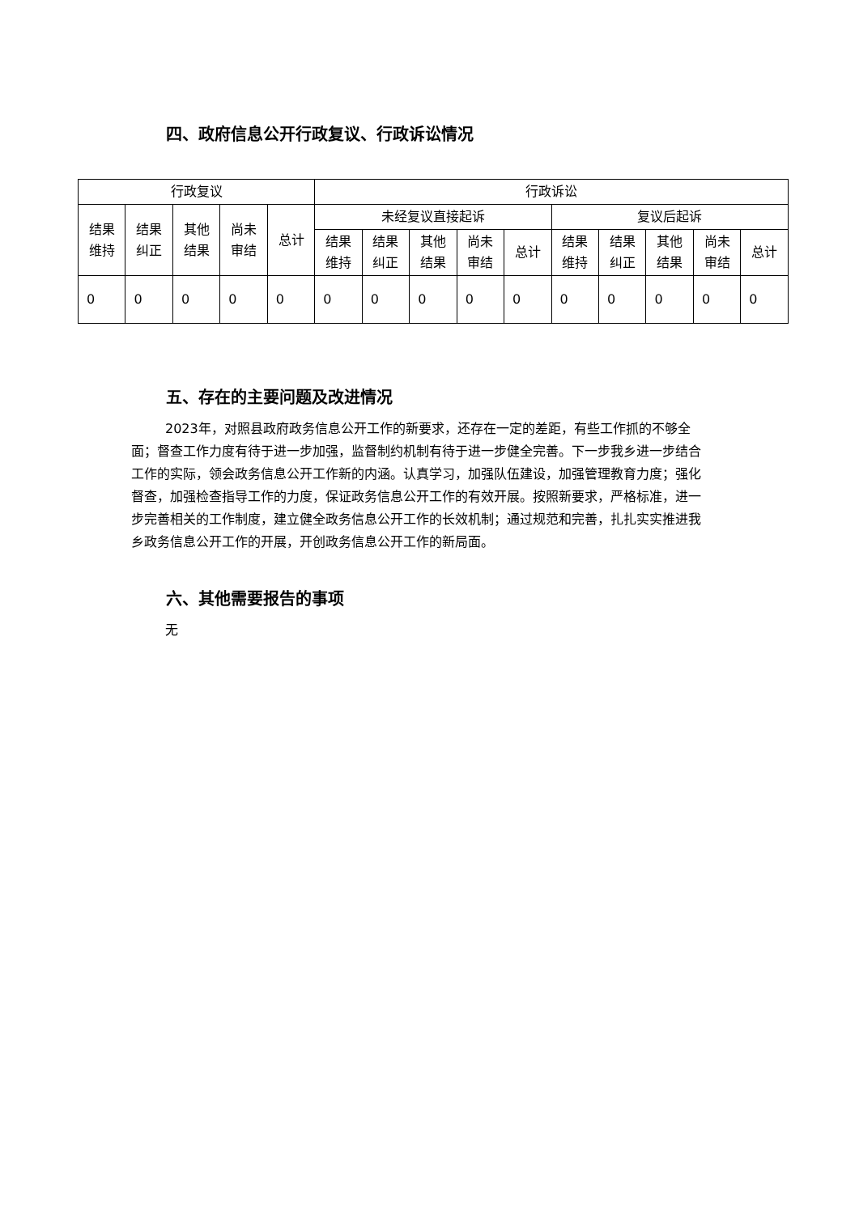四、政府信息公开行政复议、行政诉讼情况
| 行政复议 | | | | | 行政诉讼 | | | | | | | | | |
| --- | --- | --- | --- | --- | --- | --- | --- | --- | --- | --- | --- | --- | --- | --- |
| 结果 维持 | 结果 纠正 | 其他 结果 | 尚未 审结 | 总计 | 未经复议直接起诉 | | | | | 复议后起诉 | | | | |
| | | | | | 结果 维持 | 结果 纠正 | 其他 结果 | 尚未 审结 | 总计 | 结果 维持 | 结果 纠正 | 其他 结果 | 尚未 审结 | 总计 |
| 0 | 0 | 0 | 0 | 0 | 0 | 0 | 0 | 0 | 0 | 0 | 0 | 0 | 0 | 0 |
五、存在的主要问题及改进情况
2023年，对照县政府政务信息公开工作的新要求，还存在一定的差距，有些工作抓的不够全面；督查工作力度有待于进一步加强，监督制约机制有待于进一步健全完善。下一步我乡进一步结合工作的实际，领会政务信息公开工作新的内涵。认真学习，加强队伍建设，加强管理教育力度；强化督查，加强检查指导工作的力度，保证政务信息公开工作的有效开展。按照新要求，严格标准，进一步完善相关的工作制度，建立健全政务信息公开工作的长效机制；通过规范和完善，扎扎实实推进我乡政务信息公开工作的开展，开创政务信息公开工作的新局面。
六、其他需要报告的事项
无